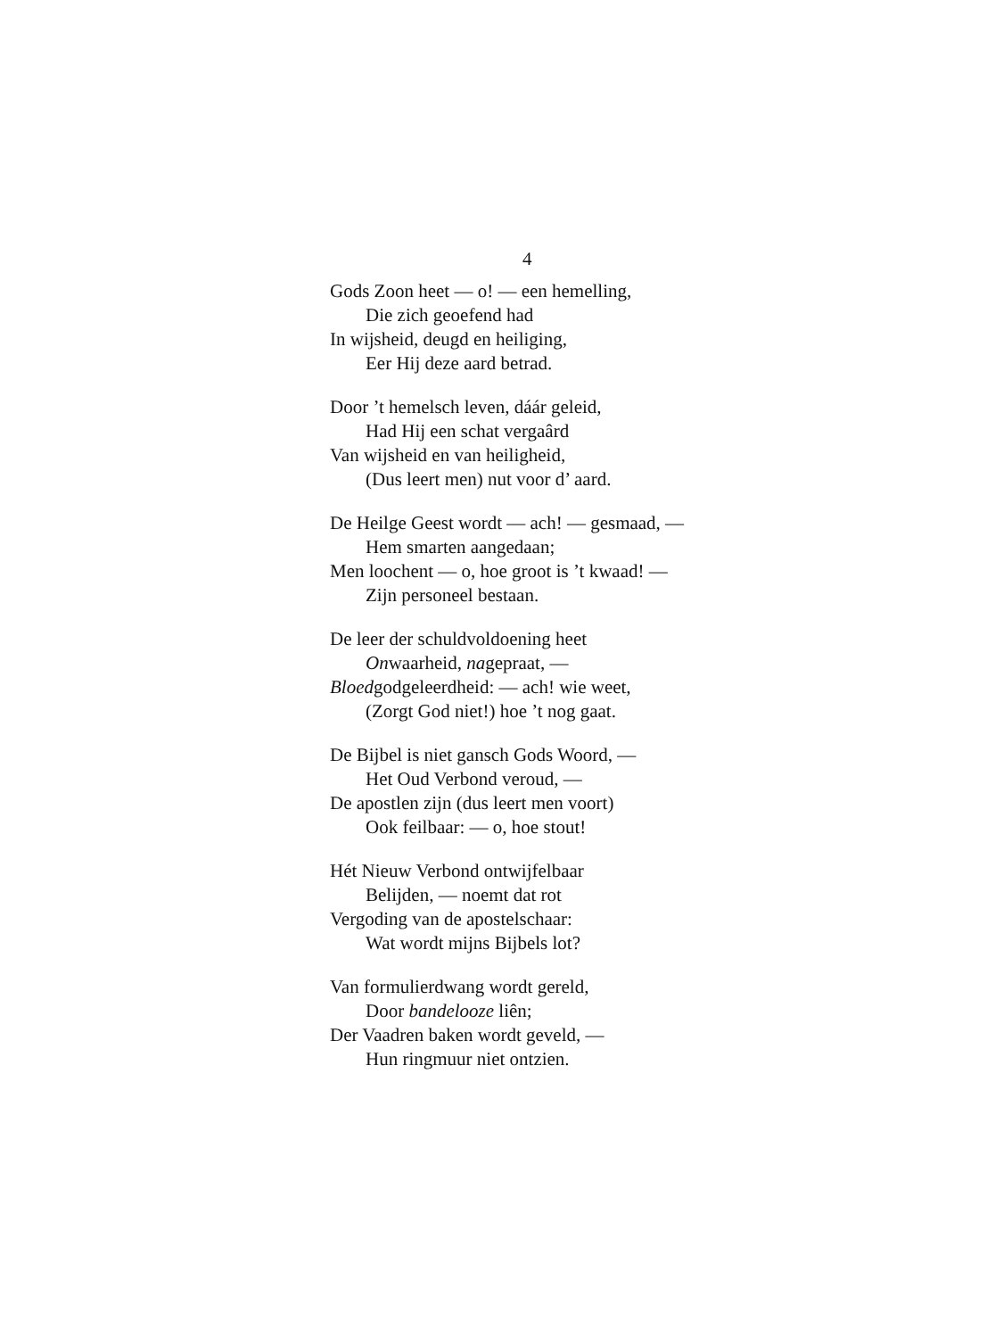4
Gods Zoon heet — o! — een hemelling,
Die zich geoefend had
In wijsheid, deugd en heiliging,
Eer Hij deze aard betrad.
Door ’t hemelsch leven, dáár geleid,
Had Hij een schat vergaârd
Van wijsheid en van heiligheid,
(Dus leert men) nut voor d’ aard.
De Heilge Geest wordt — ach! — gesmaad, —
Hem smarten aangedaan;
Men loochent — o, hoe groot is ’t kwaad! —
Zijn personeel bestaan.
De leer der schuldvoldoening heet
Onwaarheid, nagepraat, —
Bloedgodgeleerdheid: — ach! wie weet,
(Zorgt God niet!) hoe ’t nog gaat.
De Bijbel is niet gansch Gods Woord, —
Het Oud Verbond veroud, —
De apostlen zijn (dus leert men voort)
Ook feilbaar: — o, hoe stout!
Hét Nieuw Verbond ontwijfelbaar
Belijden, — noemt dat rot
Vergoding van de apostelschaar:
Wat wordt mijns Bijbels lot?
Van formulierdwang wordt gereld,
Door bandelooze liên;
Der Vaadren baken wordt geveld, —
Hun ringmuur niet ontzien.